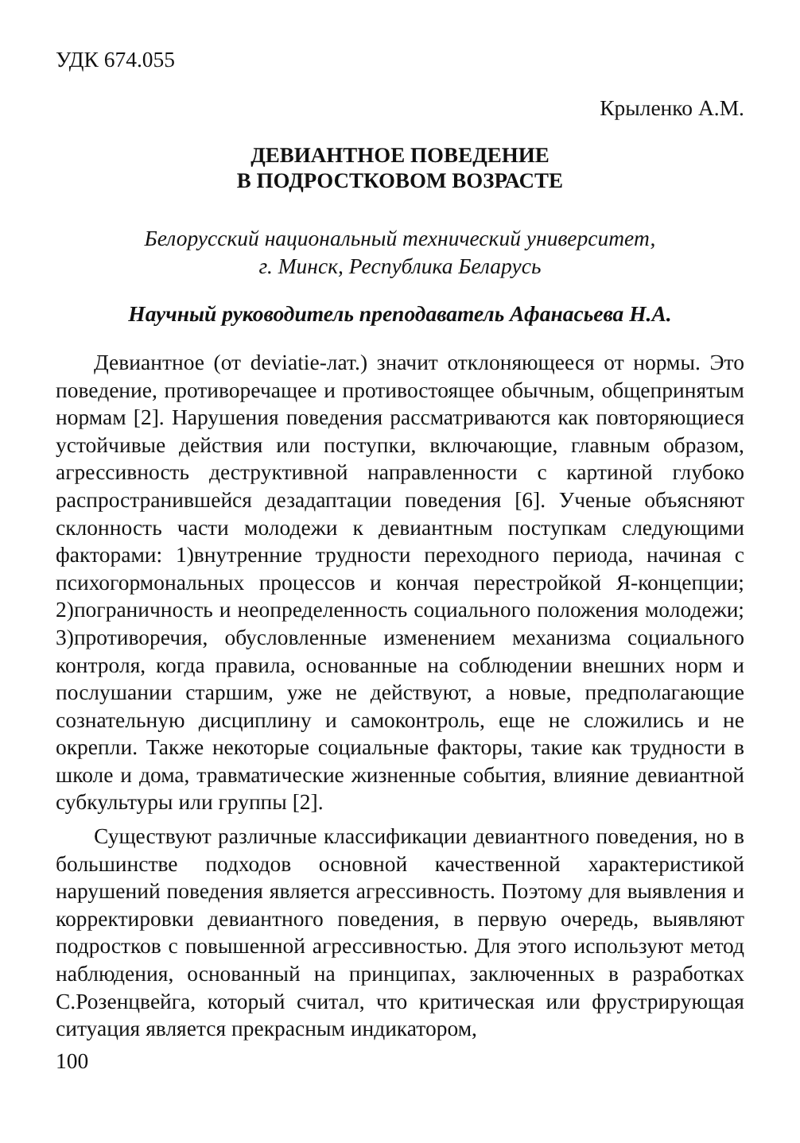УДК 674.055
Крыленко А.М.
ДЕВИАНТНОЕ ПОВЕДЕНИЕ
В ПОДРОСТКОВОМ ВОЗРАСТЕ
Белорусский национальный технический университет,
г. Минск, Республика Беларусь
Научный руководитель преподаватель Афанасьева Н.А.
Девиантное (от deviatie-лат.) значит отклоняющееся от нормы. Это поведение, противоречащее и противостоящее обычным, общепринятым нормам [2]. Нарушения поведения рассматриваются как повторяющиеся устойчивые действия или поступки, включающие, главным образом, агрессивность деструктивной направленности с картиной глубоко распространившейся дезадаптации поведения [6]. Ученые объясняют склонность части молодежи к девиантным поступкам следующими факторами: 1)внутренние трудности переходного периода, начиная с психогормональных процессов и кончая перестройкой Я-концепции; 2)пограничность и неопределенность социального положения молодежи; 3)противоречия, обусловленные изменением механизма социального контроля, когда правила, основанные на соблюдении внешних норм и послушании старшим, уже не действуют, а новые, предполагающие сознательную дисциплину и самоконтроль, еще не сложились и не окрепли. Также некоторые социальные факторы, такие как трудности в школе и дома, травматические жизненные события, влияние девиантной субкультуры или группы [2].
Существуют различные классификации девиантного поведения, но в большинстве подходов основной качественной характеристикой нарушений поведения является агрессивность. Поэтому для выявления и корректировки девиантного поведения, в первую очередь, выявляют подростков с повышенной агрессивностью. Для этого используют метод наблюдения, основанный на принципах, заключенных в разработках С.Розенцвейга, который считал, что критическая или фрустрирующая ситуация является прекрасным индикатором,
100